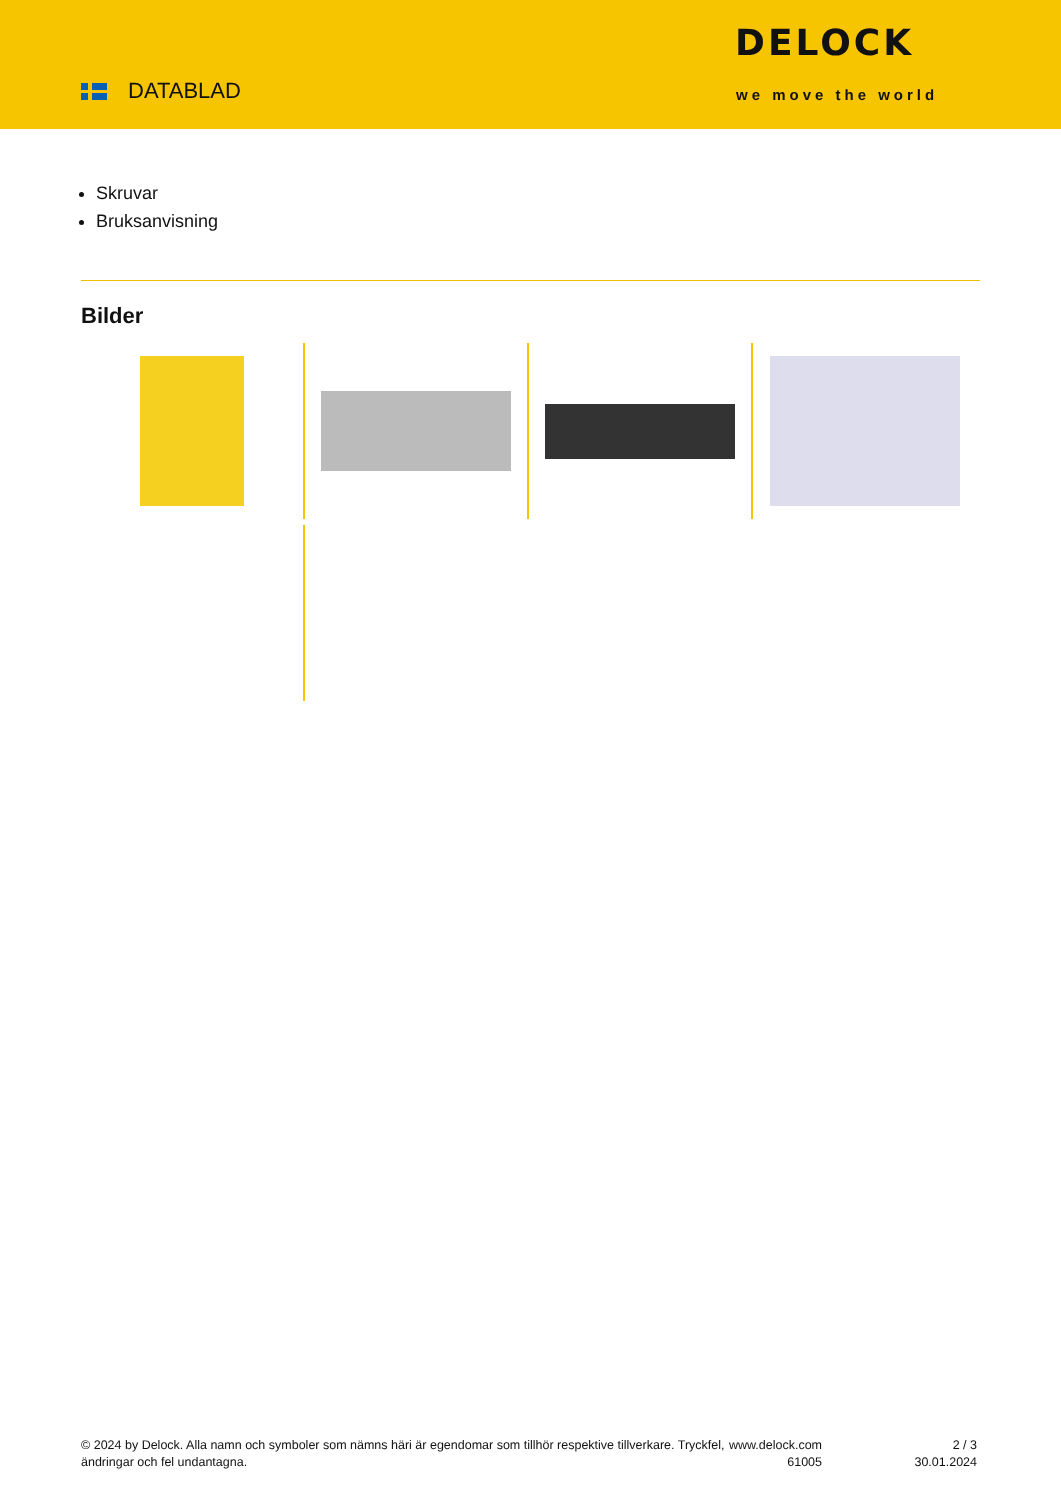DATABLAD
DELOCK
we move the world
Skruvar
Bruksanvisning
Bilder
© 2024 by Delock. Alla namn och symboler som nämns häri är egendomar som tillhör respektive tillverkare. Tryckfel, ändringar och fel undantagna.
www.delock.com
61005
2 / 3
30.01.2024